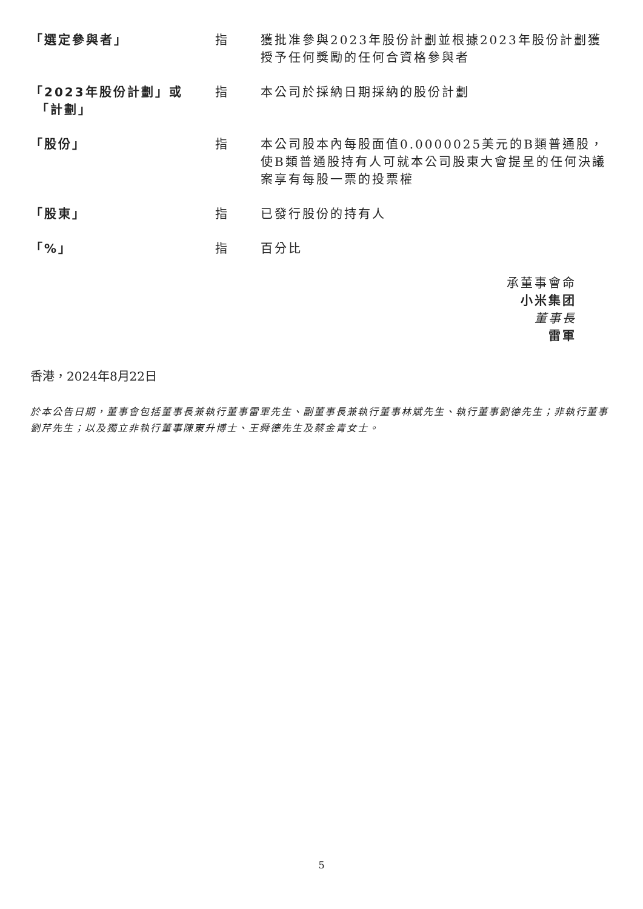| 「選定參與者」 | 指 | 獲批准參與2023年股份計劃並根據2023年股份計劃獲授予任何獎勵的任何合資格參與者 |
| 「2023年股份計劃」或 「計劃」 | 指 | 本公司於採納日期採納的股份計劃 |
| 「股份」 | 指 | 本公司股本內每股面值0.0000025美元的B類普通股，使B類普通股持有人可就本公司股東大會提呈的任何決議案享有每股一票的投票權 |
| 「股東」 | 指 | 已發行股份的持有人 |
| 「%」 | 指 | 百分比 |
承董事會命
小米集团
董事長
雷軍
香港，2024年8月22日
於本公告日期，董事會包括董事長兼執行董事雷軍先生、副董事長兼執行董事林斌先生、執行董事劉德先生；非執行董事劉芹先生；以及獨立非執行董事陳東升博士、王舜德先生及蔡金青女士。
5